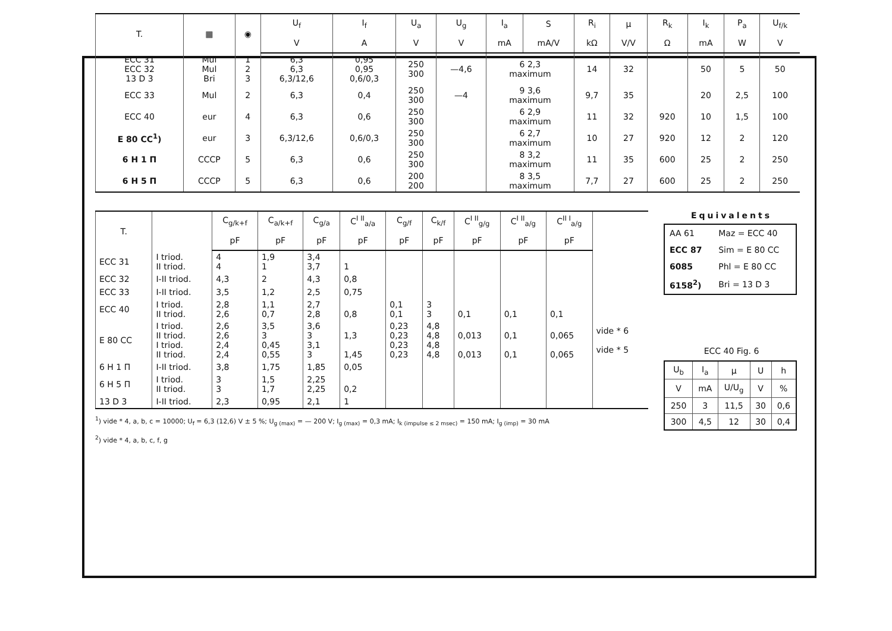| T. | ▦ | ◉ | U<sub>f</sub> | I<sub>f</sub> | U<sub>a</sub> | U<sub>g</sub> | I<sub>a</sub> | S | R<sub>i</sub> | μ | R<sub>k</sub> | I<sub>k</sub> | P<sub>a</sub> | U<sub>f/k</sub> |
| --- | --- | --- | --- | --- | --- | --- | --- | --- | --- | --- | --- | --- | --- | --- |
| | | | V | A | V | V | mA | mA/V | kΩ | V/V | Ω | mA | W | V |
| ECC 31 ECC 32 13 D 3 | Mul Mul Bri | 1 2 3 | 6,3 6,3 6,3/12,6 | 0,95 0,95 0,6/0,3 | 250 300 | —4,6 | 6 2,3 maximum | | 14 | 32 | | 50 | 5 | 50 |
| ECC 33 | Mul | 2 | 6,3 | 0,4 | 250 300 | —4 | 9 3,6 maximum | | 9,7 | 35 | | 20 | 2,5 | 100 |
| ECC 40 | eur | 4 | 6,3 | 0,6 | 250 300 | | 6 2,9 maximum | | 11 | 32 | 920 | 10 | 1,5 | 100 |
| E 80 CC<sup>1</sup>) | eur | 3 | 6,3/12,6 | 0,6/0,3 | 250 300 | | 6 2,7 maximum | | 10 | 27 | 920 | 12 | 2 | 120 |
| 6 H 1 П | CCCP | 5 | 6,3 | 0,6 | 250 300 | | 8 3,2 maximum | | 11 | 35 | 600 | 25 | 2 | 250 |
| 6 H 5 П | CCCP | 5 | 6,3 | 0,6 | 200 200 | | 8 3,5 maximum | | 7,7 | 27 | 600 | 25 | 2 | 250 |
| T. | | C<sub>g/k+f</sub> | C<sub>a/k+f</sub> | C<sub>g/a</sub> | C<sup>I II</sup><sub>a/a</sub> | C<sub>g/f</sub> | C<sub>k/f</sub> | C<sup>I II</sup><sub>g/g</sub> | C<sup>I II</sup><sub>a/g</sub> | C<sup>II I</sup><sub>a/g</sub> | |
| --- | --- | --- | --- | --- | --- | --- | --- | --- | --- | --- | --- |
| | | pF | pF | pF | pF | pF | pF | pF | pF | pF | |
| ECC 31 | I triod. II triod. | 4 4 | 1,9 1 | 3,4 3,7 | 1 | | | | | | |
| ECC 32 | I-II triod. | 4,3 | 2 | 4,3 | 0,8 | | | | | | |
| ECC 33 | I-II triod. | 3,5 | 1,2 | 2,5 | 0,75 | | | | | | |
| ECC 40 | I triod. II triod. | 2,8 2,6 | 1,1 0,7 | 2,7 2,8 | 0,8 | 0,1 0,1 | 3 3 | 0,1 | 0,1 | 0,1 | |
| E 80 CC | I triod. II triod. I triod. II triod. | 2,6 2,6 2,4 2,4 | 3,5 3 0,45 0,55 | 3,6 3 3,1 3 | 1,3 1,45 | 0,23 0,23 0,23 0,23 | 4,8 4,8 4,8 4,8 | 0,013 0,013 | 0,1 0,1 | 0,065 0,065 | vide * 6 vide * 5 |
| 6 H 1 П | I-II triod. | 3,8 | 1,75 | 1,85 | 0,05 | | | | | | |
| 6 H 5 П | I triod. II triod. | 3 3 | 1,5 1,7 | 2,25 2,25 | 0,2 | | | | | | |
| 13 D 3 | I-II triod. | 2,3 | 0,95 | 2,1 | 1 | | | | | | |
<sup>1</sup>) vide * 4, a, b, c = 10000; U<sub>f</sub> = 6,3 (12,6) V ± 5 %; U<sub>g (max)</sub> = — 200 V; I<sub>g (max)</sub> = 0,3 mA; I<sub>k (impulse ≤ 2 msec)</sub> = 150 mA; I<sub>g (imp)</sub> = 30 mA
<sup>2</sup>) vide * 4, a, b, c, f, g
Equivalents
| AA 61 | Maz = ECC 40 |
| ECC 87 | Sim = E 80 CC |
| 6085 | Phl = E 80 CC |
| 6158<sup>2</sup>) | Bri = 13 D 3 |
ECC 40 Fig. 6
| U<sub>b</sub> | I<sub>a</sub> | μ | U | h |
| --- | --- | --- | --- | --- |
| V | mA | U/U<sub>g</sub> | V | % |
| 250 | 3 | 11,5 | 30 | 0,6 |
| 300 | 4,5 | 12 | 30 | 0,4 |